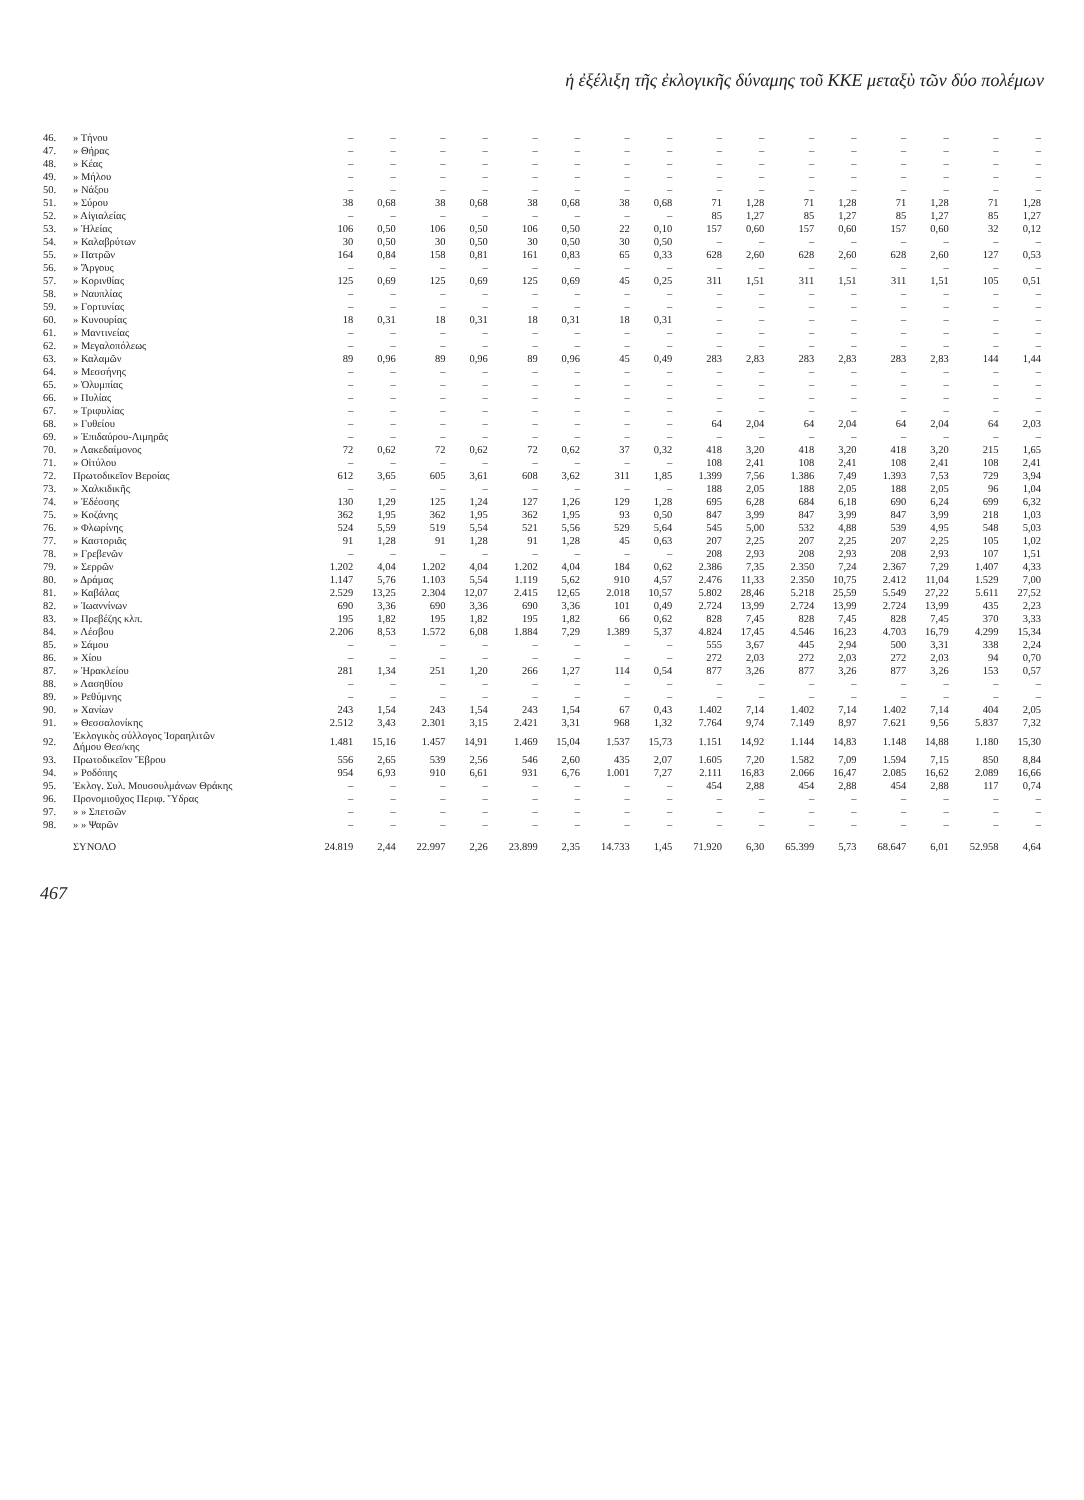ἡ ἐξέλιξη τῆς ἐκλογικῆς δύναμης τοῦ ΚΚΕ μεταξὺ τῶν δύο πολέμων
| 46. | » Τήνου | – | – | – | – | – | – | – | – | – | – | – | – | – | – | – | – |
| 47. | » Θήρας | – | – | – | – | – | – | – | – | – | – | – | – | – | – | – | – |
| 48. | » Κέας | – | – | – | – | – | – | – | – | – | – | – | – | – | – | – | – |
| 49. | » Μήλου | – | – | – | – | – | – | – | – | – | – | – | – | – | – | – | – |
| 50. | » Νάξου | – | – | – | – | – | – | – | – | – | – | – | – | – | – | – | – |
| 51. | » Σύρου | 38 | 0,68 | 38 | 0,68 | 38 | 0,68 | 38 | 0,68 | 71 | 1,28 | 71 | 1,28 | 71 | 1,28 | 71 | 1,28 |
| 52. | » Αἰγιαλείας | – | – | – | – | – | – | – | – | 85 | 1,27 | 85 | 1,27 | 85 | 1,27 | 85 | 1,27 |
| 53. | » Ἠλείας | 106 | 0,50 | 106 | 0,50 | 106 | 0,50 | 22 | 0,10 | 157 | 0,60 | 157 | 0,60 | 157 | 0,60 | 32 | 0,12 |
| 54. | » Καλαβρύτων | 30 | 0,50 | 30 | 0,50 | 30 | 0,50 | 30 | 0,50 | – | – | – | – | – | – | – | – |
| 55. | » Πατρῶν | 164 | 0,84 | 158 | 0,81 | 161 | 0,83 | 65 | 0,33 | 628 | 2,60 | 628 | 2,60 | 628 | 2,60 | 127 | 0,53 |
| 56. | » Ἄργους | – | – | – | – | – | – | – | – | – | – | – | – | – | – | – | – |
| 57. | » Κορινθίας | 125 | 0,69 | 125 | 0,69 | 125 | 0,69 | 45 | 0,25 | 311 | 1,51 | 311 | 1,51 | 311 | 1,51 | 105 | 0,51 |
| 58. | » Ναυπλίας | – | – | – | – | – | – | – | – | – | – | – | – | – | – | – | – |
| 59. | » Γορτυνίας | – | – | – | – | – | – | – | – | – | – | – | – | – | – | – | – |
| 60. | » Κυνουρίας | 18 | 0,31 | 18 | 0,31 | 18 | 0,31 | 18 | 0,31 | – | – | – | – | – | – | – | – |
| 61. | » Μαντινείας | – | – | – | – | – | – | – | – | – | – | – | – | – | – | – | – |
| 62. | » Μεγαλοπόλεως | – | – | – | – | – | – | – | – | – | – | – | – | – | – | – | – |
| 63. | » Καλαμῶν | 89 | 0,96 | 89 | 0,96 | 89 | 0,96 | 45 | 0,49 | 283 | 2,83 | 283 | 2,83 | 283 | 2,83 | 144 | 1,44 |
| 64. | » Μεσσήνης | – | – | – | – | – | – | – | – | – | – | – | – | – | – | – | – |
| 65. | » Ὀλυμπίας | – | – | – | – | – | – | – | – | – | – | – | – | – | – | – | – |
| 66. | » Πυλίας | – | – | – | – | – | – | – | – | – | – | – | – | – | – | – | – |
| 67. | » Τριφυλίας | – | – | – | – | – | – | – | – | – | – | – | – | – | – | – | – |
| 68. | » Γυθείου | – | – | – | – | – | – | – | – | 64 | 2,04 | 64 | 2,04 | 64 | 2,04 | 64 | 2,03 |
| 69. | » Ἐπιδαύρου-Λιμηρᾶς | – | – | – | – | – | – | – | – | – | – | – | – | – | – | – | – |
| 70. | » Λακεδαίμονος | 72 | 0,62 | 72 | 0,62 | 72 | 0,62 | 37 | 0,32 | 418 | 3,20 | 418 | 3,20 | 418 | 3,20 | 215 | 1,65 |
| 71. | » Οἰτύλου | – | – | – | – | – | – | – | – | 108 | 2,41 | 108 | 2,41 | 108 | 2,41 | 108 | 2,41 |
| 72. | Πρωτοδικεῖον Βεροίας | 612 | 3,65 | 605 | 3,61 | 608 | 3,62 | 311 | 1,85 | 1.399 | 7,56 | 1.386 | 7,49 | 1.393 | 7,53 | 729 | 3,94 |
| 73. | » Χαλκιδικῆς | – | – | – | – | – | – | – | – | 188 | 2,05 | 188 | 2,05 | 188 | 2,05 | 96 | 1,04 |
| 74. | » Ἐδέσσης | 130 | 1,29 | 125 | 1,24 | 127 | 1,26 | 129 | 1,28 | 695 | 6,28 | 684 | 6,18 | 690 | 6,24 | 699 | 6,32 |
| 75. | » Κοζάνης | 362 | 1,95 | 362 | 1,95 | 362 | 1,95 | 93 | 0,50 | 847 | 3,99 | 847 | 3,99 | 847 | 3,99 | 218 | 1,03 |
| 76. | » Φλωρίνης | 524 | 5,59 | 519 | 5,54 | 521 | 5,56 | 529 | 5,64 | 545 | 5,00 | 532 | 4,88 | 539 | 4,95 | 548 | 5,03 |
| 77. | » Καστοριᾶς | 91 | 1,28 | 91 | 1,28 | 91 | 1,28 | 45 | 0,63 | 207 | 2,25 | 207 | 2,25 | 207 | 2,25 | 105 | 1,02 |
| 78. | » Γρεβενῶν | – | – | – | – | – | – | – | – | 208 | 2,93 | 208 | 2,93 | 208 | 2,93 | 107 | 1,51 |
| 79. | » Σερρῶν | 1.202 | 4,04 | 1.202 | 4,04 | 1.202 | 4,04 | 184 | 0,62 | 2.386 | 7,35 | 2.350 | 7,24 | 2.367 | 7,29 | 1.407 | 4,33 |
| 80. | » Δράμας | 1.147 | 5,76 | 1.103 | 5,54 | 1.119 | 5,62 | 910 | 4,57 | 2.476 | 11,33 | 2.350 | 10,75 | 2.412 | 11,04 | 1.529 | 7,00 |
| 81. | » Καβάλας | 2.529 | 13,25 | 2.304 | 12,07 | 2.415 | 12,65 | 2.018 | 10,57 | 5.802 | 28,46 | 5.218 | 25,59 | 5.549 | 27,22 | 5.611 | 27,52 |
| 82. | » Ἰωαννίνων | 690 | 3,36 | 690 | 3,36 | 690 | 3,36 | 101 | 0,49 | 2.724 | 13,99 | 2.724 | 13,99 | 2.724 | 13,99 | 435 | 2,23 |
| 83. | » Πρεβέζης κλπ. | 195 | 1,82 | 195 | 1,82 | 195 | 1,82 | 66 | 0,62 | 828 | 7,45 | 828 | 7,45 | 828 | 7,45 | 370 | 3,33 |
| 84. | » Λέσβου | 2.206 | 8,53 | 1.572 | 6,08 | 1.884 | 7,29 | 1.389 | 5,37 | 4.824 | 17,45 | 4.546 | 16,23 | 4.703 | 16,79 | 4.299 | 15,34 |
| 85. | » Σάμου | – | – | – | – | – | – | – | – | 555 | 3,67 | 445 | 2,94 | 500 | 3,31 | 338 | 2,24 |
| 86. | » Χίου | – | – | – | – | – | – | – | – | 272 | 2,03 | 272 | 2,03 | 272 | 2,03 | 94 | 0,70 |
| 87. | » Ἡρακλείου | 281 | 1,34 | 251 | 1,20 | 266 | 1,27 | 114 | 0,54 | 877 | 3,26 | 877 | 3,26 | 877 | 3,26 | 153 | 0,57 |
| 88. | » Λασηθίου | – | – | – | – | – | – | – | – | – | – | – | – | – | – | – | – |
| 89. | » Ρεθύμνης | – | – | – | – | – | – | – | – | – | – | – | – | – | – | – | – |
| 90. | » Χανίων | 243 | 1,54 | 243 | 1,54 | 243 | 1,54 | 67 | 0,43 | 1.402 | 7,14 | 1.402 | 7,14 | 1.402 | 7,14 | 404 | 2,05 |
| 91. | » Θεσσαλονίκης | 2.512 | 3,43 | 2.301 | 3,15 | 2.421 | 3,31 | 968 | 1,32 | 7.764 | 9,74 | 7.149 | 8,97 | 7.621 | 9,56 | 5.837 | 7,32 |
| 92. | Ἐκλογικὸς σύλλογος Ἰσραηλιτῶν Δήμου Θεσ/κης | 1.481 | 15,16 | 1.457 | 14,91 | 1.469 | 15,04 | 1.537 | 15,73 | 1.151 | 14,92 | 1.144 | 14,83 | 1.148 | 14,88 | 1.180 | 15,30 |
| 93. | Πρωτοδικεῖον Ἕβρου | 556 | 2,65 | 539 | 2,56 | 546 | 2,60 | 435 | 2,07 | 1.605 | 7,20 | 1.582 | 7,09 | 1.594 | 7,15 | 850 | 8,84 |
| 94. | » Ροδόπης | 954 | 6,93 | 910 | 6,61 | 931 | 6,76 | 1.001 | 7,27 | 2.111 | 16,83 | 2.066 | 16,47 | 2.085 | 16,62 | 2.089 | 16,66 |
| 95. | Ἐκλογ. Συλ. Μουσουλμάνων Θράκης | – | – | – | – | – | – | – | – | 454 | 2,88 | 454 | 2,88 | 454 | 2,88 | 117 | 0,74 |
| 96. | Προνομιοῦχος Περιφ. Ὕδρας | – | – | – | – | – | – | – | – | – | – | – | – | – | – | – | – |
| 97. | » » Σπετσῶν | – | – | – | – | – | – | – | – | – | – | – | – | – | – | – | – |
| 98. | » » Ψαρῶν | – | – | – | – | – | – | – | – | – | – | – | – | – | – | – | – |
| | ΣΥΝΟΛΟ | 24.819 | 2,44 | 22.997 | 2,26 | 23.899 | 2,35 | 14.733 | 1,45 | 71.920 | 6,30 | 65.399 | 5,73 | 68.647 | 6,01 | 52.958 | 4,64 |
467